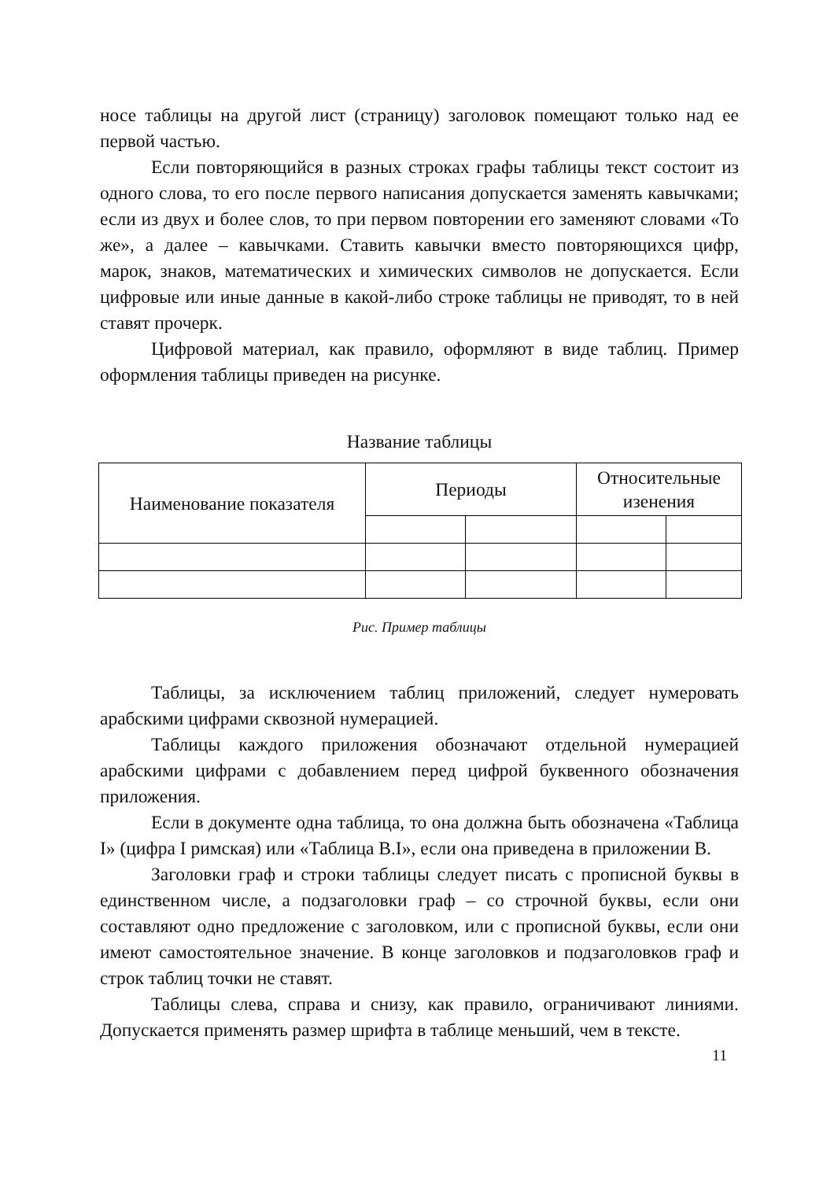носе таблицы на другой лист (страницу) заголовок помещают только над ее первой частью.
Если повторяющийся в разных строках графы таблицы текст состоит из одного слова, то его после первого написания допускается заменять кавычками; если из двух и более слов, то при первом повторении его заменяют словами «То же», а далее – кавычками. Ставить кавычки вместо повторяющихся цифр, марок, знаков, математических и химических символов не допускается. Если цифровые или иные данные в какой-либо строке таблицы не приводят, то в ней ставят прочерк.
Цифровой материал, как правило, оформляют в виде таблиц. Пример оформления таблицы приведен на рисунке.
Название таблицы
| Наименование показателя | Периоды | | Относительные изенения | |
| --- | --- | --- | --- | --- |
Рис. Пример таблицы
Таблицы, за исключением таблиц приложений, следует нумеровать арабскими цифрами сквозной нумерацией.
Таблицы каждого приложения обозначают отдельной нумерацией арабскими цифрами с добавлением перед цифрой буквенного обозначения приложения.
Если в документе одна таблица, то она должна быть обозначена «Таблица I» (цифра I римская) или «Таблица В.I», если она приведена в приложении В.
Заголовки граф и строки таблицы следует писать с прописной буквы в единственном числе, а подзаголовки граф – со строчной буквы, если они составляют одно предложение с заголовком, или с прописной буквы, если они имеют самостоятельное значение. В конце заголовков и подзаголовков граф и строк таблиц точки не ставят.
Таблицы слева, справа и снизу, как правило, ограничивают линиями. Допускается применять размер шрифта в таблице меньший, чем в тексте.
11